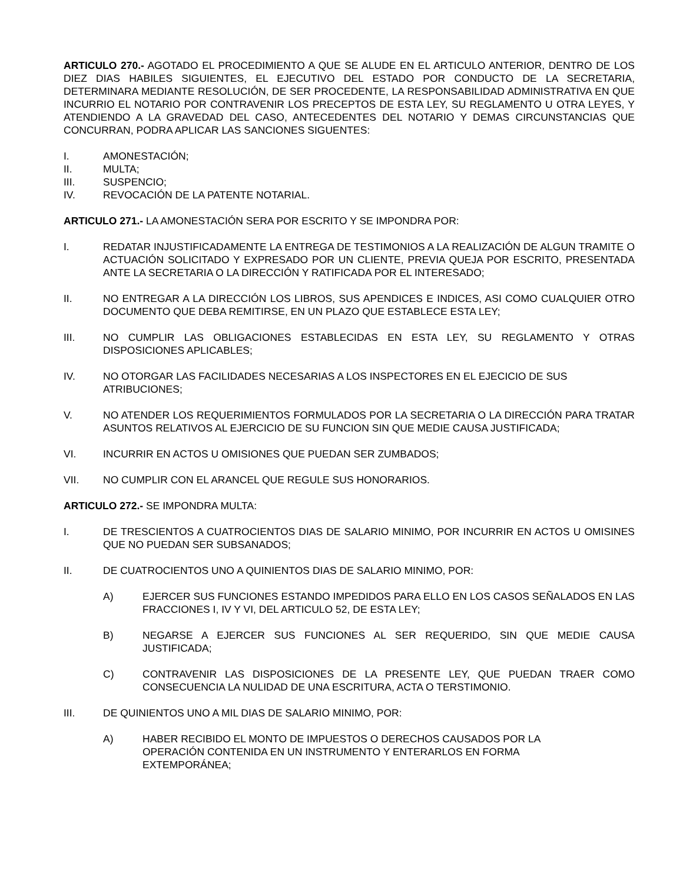ARTICULO 270.- AGOTADO EL PROCEDIMIENTO A QUE SE ALUDE EN EL ARTICULO ANTERIOR, DENTRO DE LOS DIEZ DIAS HABILES SIGUIENTES, EL EJECUTIVO DEL ESTADO POR CONDUCTO DE LA SECRETARIA, DETERMINARA MEDIANTE RESOLUCIÓN, DE SER PROCEDENTE, LA RESPONSABILIDAD ADMINISTRATIVA EN QUE INCURRIO EL NOTARIO POR CONTRAVENIR LOS PRECEPTOS DE ESTA LEY, SU REGLAMENTO U OTRA LEYES, Y ATENDIENDO A LA GRAVEDAD DEL CASO, ANTECEDENTES DEL NOTARIO Y DEMAS CIRCUNSTANCIAS QUE CONCURRAN, PODRA APLICAR LAS SANCIONES SIGUENTES:
I. AMONESTACIÓN;
II. MULTA;
III. SUSPENCIO;
IV. REVOCACIÓN DE LA PATENTE NOTARIAL.
ARTICULO 271.- LA AMONESTACIÓN SERA POR ESCRITO Y SE IMPONDRA POR:
I. REDATAR INJUSTIFICADAMENTE LA ENTREGA DE TESTIMONIOS A LA REALIZACIÓN DE ALGUN TRAMITE O ACTUACIÓN SOLICITADO Y EXPRESADO POR UN CLIENTE, PREVIA QUEJA POR ESCRITO, PRESENTADA ANTE LA SECRETARIA O LA DIRECCIÓN Y RATIFICADA POR EL INTERESADO;
II. NO ENTREGAR A LA DIRECCIÓN LOS LIBROS, SUS APENDICES E INDICES, ASI COMO CUALQUIER OTRO DOCUMENTO QUE DEBA REMITIRSE, EN UN PLAZO QUE ESTABLECE ESTA LEY;
III. NO CUMPLIR LAS OBLIGACIONES ESTABLECIDAS EN ESTA LEY, SU REGLAMENTO Y OTRAS DISPOSICIONES APLICABLES;
IV. NO OTORGAR LAS FACILIDADES NECESARIAS A LOS INSPECTORES EN EL EJECICIO DE SUS ATRIBUCIONES;
V. NO ATENDER LOS REQUERIMIENTOS FORMULADOS POR LA SECRETARIA O LA DIRECCIÓN PARA TRATAR ASUNTOS RELATIVOS AL EJERCICIO DE SU FUNCION SIN QUE MEDIE CAUSA JUSTIFICADA;
VI. INCURRIR EN ACTOS U OMISIONES QUE PUEDAN SER ZUMBADOS;
VII. NO CUMPLIR CON EL ARANCEL QUE REGULE SUS HONORARIOS.
ARTICULO 272.- SE IMPONDRA MULTA:
I. DE TRESCIENTOS A CUATROCIENTOS DIAS DE SALARIO MINIMO, POR INCURRIR EN ACTOS U OMISINES QUE NO PUEDAN SER SUBSANADOS;
II. DE CUATROCIENTOS UNO A QUINIENTOS DIAS DE SALARIO MINIMO, POR:
A) EJERCER SUS FUNCIONES ESTANDO IMPEDIDOS PARA ELLO EN LOS CASOS SEÑALADOS EN LAS FRACCIONES I, IV Y VI, DEL ARTICULO 52, DE ESTA LEY;
B) NEGARSE A EJERCER SUS FUNCIONES AL SER REQUERIDO, SIN QUE MEDIE CAUSA JUSTIFICADA;
C) CONTRAVENIR LAS DISPOSICIONES DE LA PRESENTE LEY, QUE PUEDAN TRAER COMO CONSECUENCIA LA NULIDAD DE UNA ESCRITURA, ACTA O TERSTIMONIO.
III. DE QUINIENTOS UNO A MIL DIAS DE SALARIO MINIMO, POR:
A) HABER RECIBIDO EL MONTO DE IMPUESTOS O DERECHOS CAUSADOS POR LA OPERACIÓN CONTENIDA EN UN INSTRUMENTO Y ENTERARLOS EN FORMA EXTEMPORÁNEA;